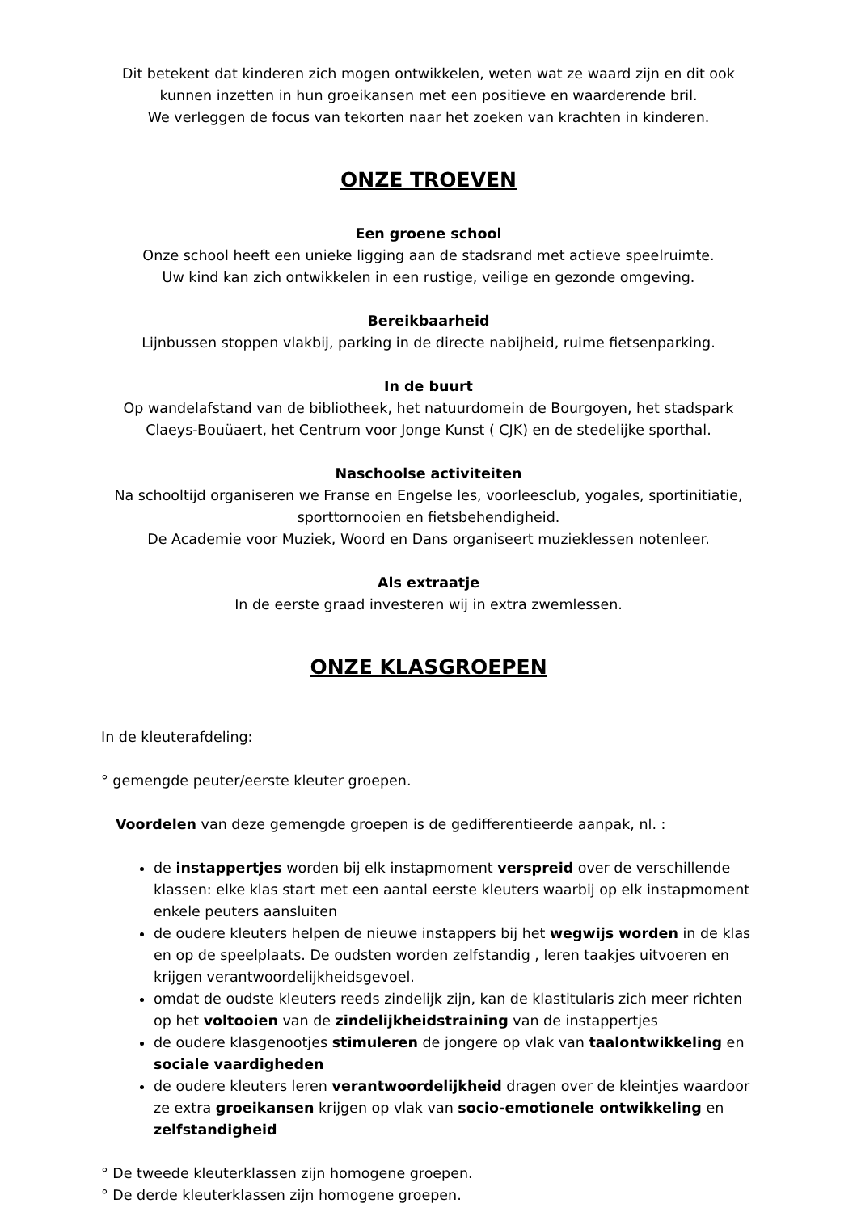Dit betekent dat kinderen zich mogen ontwikkelen, weten wat ze waard zijn en dit ook kunnen inzetten in hun groeikansen met een positieve en waarderende bril.
We verleggen de focus van tekorten naar het zoeken van krachten in kinderen.
ONZE TROEVEN
Een groene school
Onze school heeft een unieke ligging aan de stadsrand met actieve speelruimte.
Uw kind kan zich ontwikkelen in een rustige, veilige en gezonde omgeving.
Bereikbaarheid
Lijnbussen stoppen vlakbij, parking in de directe nabijheid, ruime fietsenparking.
In de buurt
Op wandelafstand van de bibliotheek, het natuurdomein de Bourgoyen, het stadspark Claeys-Bouüaert, het Centrum voor Jonge Kunst ( CJK) en de stedelijke sporthal.
Naschoolse activiteiten
Na schooltijd organiseren we Franse en Engelse les, voorleesclub, yogales, sportinitiatie, sporttornooien en fietsbehendigheid.
De Academie voor Muziek, Woord en Dans organiseert muzieklessen notenleer.
Als extraatje
In de eerste graad investeren wij in extra zwemlessen.
ONZE KLASGROEPEN
In de kleuterafdeling:
° gemengde peuter/eerste kleuter groepen.
Voordelen van deze gemengde groepen is de gedifferentieerde aanpak, nl. :
de instappertjes worden bij elk instapmoment verspreid over de verschillende klassen: elke klas start met een aantal eerste kleuters waarbij op elk instapmoment enkele peuters aansluiten
de oudere kleuters helpen de nieuwe instappers bij het wegwijs worden in de klas en op de speelplaats. De oudsten worden zelfstandig , leren taakjes uitvoeren en krijgen verantwoordelijkheidsgevoel.
omdat de oudste kleuters reeds zindelijk zijn, kan de klastitularis zich meer richten op het voltooien van de zindelijkheidstraining van de instappertjes
de oudere klasgenootjes stimuleren de jongere op vlak van taalontwikkeling en sociale vaardigheden
de oudere kleuters leren verantwoordelijkheid dragen over de kleintjes waardoor ze extra groeikansen krijgen op vlak van socio-emotionele ontwikkeling en zelfstandigheid
° De tweede kleuterklassen zijn homogene groepen.
° De derde kleuterklassen zijn homogene groepen.